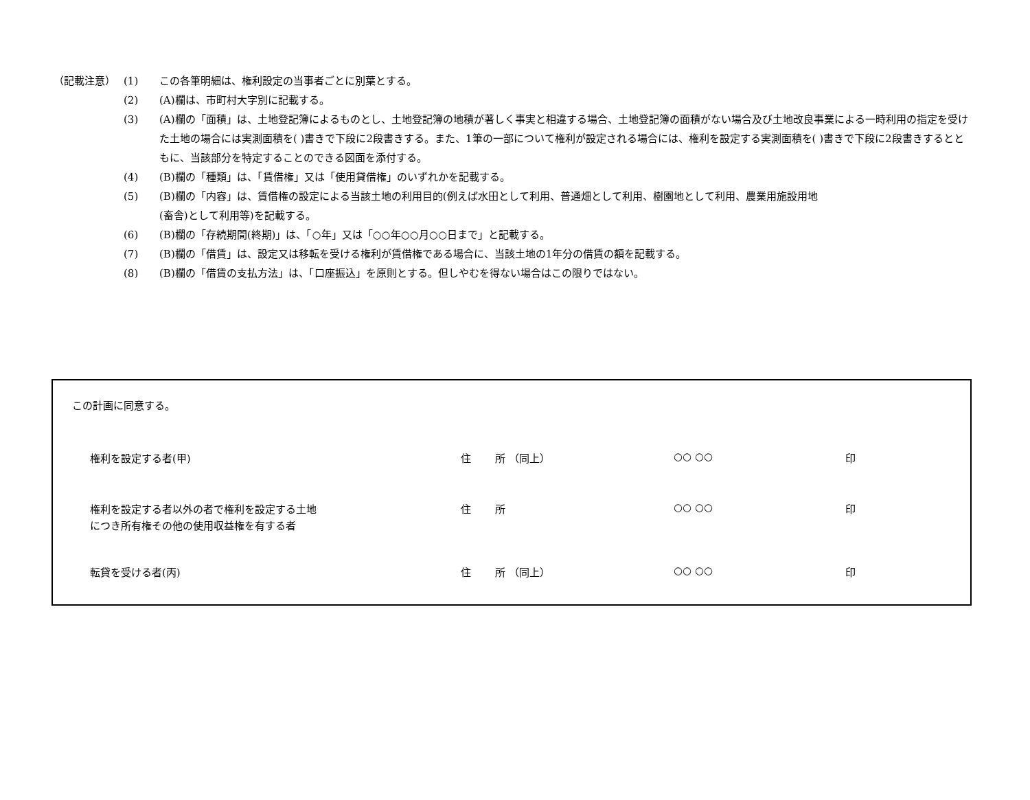（記載注意） (1) この各筆明細は、権利設定の当事者ごとに別葉とする。
(2) (A)欄は、市町村大字別に記載する。
(3) (A)欄の「面積」は、土地登記簿によるものとし、土地登記簿の地積が著しく事実と相違する場合、土地登記簿の面積がない場合及び土地改良事業による一時利用の指定を受けた土地の場合には実測面積を( )書きで下段に2段書きする。また、1筆の一部について権利が設定される場合には、権利を設定する実測面積を( )書きで下段に2段書きするとともに、当該部分を特定することのできる図面を添付する。
(4) (B)欄の「種類」は、「賃借権」又は「使用貸借権」のいずれかを記載する。
(5) (B)欄の「内容」は、賃借権の設定による当該土地の利用目的(例えば水田として利用、普通畑として利用、樹園地として利用、農業用施設用地
(畜舎)として利用等)を記載する。
(6) (B)欄の「存続期間(終期)」は、「○年」又は「○○年○○月○○日まで」と記載する。
(7) (B)欄の「借賃」は、設定又は移転を受ける権利が賃借権である場合に、当該土地の1年分の借賃の額を記載する。
(8) (B)欄の「借賃の支払方法」は、「口座振込」を原則とする。但しやむを得ない場合はこの限りではない。
この計画に同意する。
権利を設定する者(甲)
住 所 （同上） ○○ ○○ 印
権利を設定する者以外の者で権利を設定する土地
につき所有権その他の使用収益権を有する者
住 所 ○○ ○○ 印
転貸を受ける者(丙)
住 所 （同上） ○○ ○○ 印